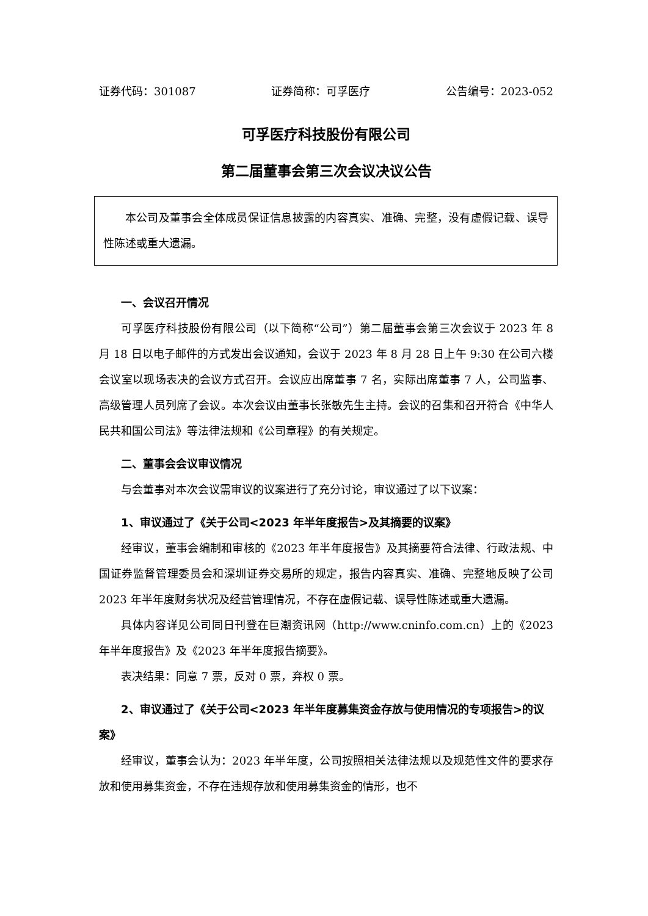证券代码：301087 证券简称：可孚医疗 公告编号：2023-052
可孚医疗科技股份有限公司
第二届董事会第三次会议决议公告
本公司及董事会全体成员保证信息披露的内容真实、准确、完整，没有虚假记载、误导性陈述或重大遗漏。
一、会议召开情况
可孚医疗科技股份有限公司（以下简称“公司”）第二届董事会第三次会议于 2023 年 8 月 18 日以电子邮件的方式发出会议通知，会议于 2023 年 8 月 28 日上午 9:30 在公司六楼会议室以现场表决的会议方式召开。会议应出席董事 7 名，实际出席董事 7 人，公司监事、高级管理人员列席了会议。本次会议由董事长张敏先生主持。会议的召集和召开符合《中华人民共和国公司法》等法律法规和《公司章程》的有关规定。
二、董事会会议审议情况
与会董事对本次会议需审议的议案进行了充分讨论，审议通过了以下议案：
1、审议通过了《关于公司<2023 年半年度报告>及其摘要的议案》
经审议，董事会编制和审核的《2023 年半年度报告》及其摘要符合法律、行政法规、中国证券监督管理委员会和深圳证券交易所的规定，报告内容真实、准确、完整地反映了公司 2023 年半年度财务状况及经营管理情况，不存在虚假记载、误导性陈述或重大遗漏。
具体内容详见公司同日刊登在巨潮资讯网（http://www.cninfo.com.cn）上的《2023 年半年度报告》及《2023 年半年度报告摘要》。
表决结果：同意 7 票，反对 0 票，弃权 0 票。
2、审议通过了《关于公司<2023 年半年度募集资金存放与使用情况的专项报告>的议案》
经审议，董事会认为：2023 年半年度，公司按照相关法律法规以及规范性文件的要求存放和使用募集资金，不存在违规存放和使用募集资金的情形，也不